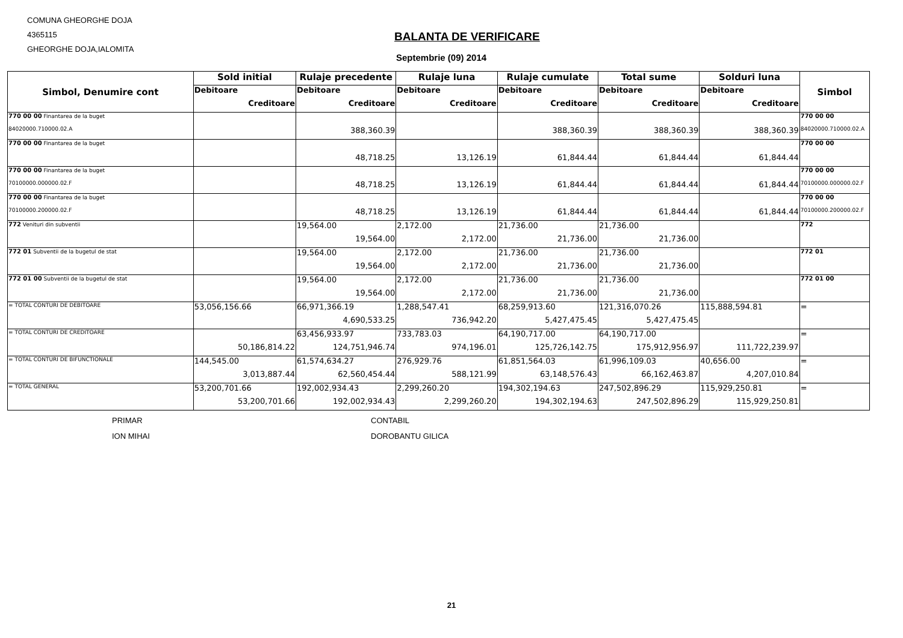COMUNA GHEORGHE DOJA
4365115
GHEORGHE DOJA,IALOMITA
BALANTA DE VERIFICARE
Septembrie (09) 2014
| Simbol, Denumire cont | Sold initial | Rulaje precedente | Rulaje luna | Rulaje cumulate | Total sume | Solduri luna | Simbol |
| --- | --- | --- | --- | --- | --- | --- | --- |
| | Debitoare | Debitoare | Debitoare | Debitoare | Debitoare | Debitoare | |
| | Creditoare | Creditoare | Creditoare | Creditoare | Creditoare | Creditoare | |
| 770 00 00 Finantarea de la buget | | | | | | | 770 00 00 |
| 84020000.710000.02.A | | 388,360.39 | | 388,360.39 | 388,360.39 | 388,360.39 | 84020000.710000.02.A |
| 770 00 00 Finantarea de la buget | | | | | | | 770 00 00 |
| | | 48,718.25 | 13,126.19 | 61,844.44 | 61,844.44 | 61,844.44 | |
| 770 00 00 Finantarea de la buget | | | | | | | 770 00 00 |
| 70100000.000000.02.F | | 48,718.25 | 13,126.19 | 61,844.44 | 61,844.44 | 61,844.44 | 70100000.000000.02.F |
| 770 00 00 Finantarea de la buget | | | | | | | 770 00 00 |
| 70100000.200000.02.F | | 48,718.25 | 13,126.19 | 61,844.44 | 61,844.44 | 61,844.44 | 70100000.200000.02.F |
| 772 Venituri din subventii | | 19,564.00 | 2,172.00 | 21,736.00 | 21,736.00 | | 772 |
| | | 19,564.00 | 2,172.00 | 21,736.00 | 21,736.00 | | |
| 772 01 Subventii de la bugetul de stat | | 19,564.00 | 2,172.00 | 21,736.00 | 21,736.00 | | 772 01 |
| | | 19,564.00 | 2,172.00 | 21,736.00 | 21,736.00 | | |
| 772 01 00 Subventii de la bugetul de stat | | 19,564.00 | 2,172.00 | 21,736.00 | 21,736.00 | | 772 01 00 |
| | | 19,564.00 | 2,172.00 | 21,736.00 | 21,736.00 | | |
| = TOTAL CONTURI DE DEBITOARE | 53,056,156.66 | 66,971,366.19 | 1,288,547.41 | 68,259,913.60 | 121,316,070.26 | 115,888,594.81 | = |
| | | 4,690,533.25 | 736,942.20 | 5,427,475.45 | 5,427,475.45 | | |
| = TOTAL CONTURI DE CREDITOARE | | 63,456,933.97 | 733,783.03 | 64,190,717.00 | 64,190,717.00 | | = |
| | 50,186,814.22 | 124,751,946.74 | 974,196.01 | 125,726,142.75 | 175,912,956.97 | 111,722,239.97 | |
| = TOTAL CONTURI DE BIFUNCTIONALE | 144,545.00 | 61,574,634.27 | 276,929.76 | 61,851,564.03 | 61,996,109.03 | 40,656.00 | = |
| | 3,013,887.44 | 62,560,454.44 | 588,121.99 | 63,148,576.43 | 66,162,463.87 | 4,207,010.84 | |
| = TOTAL GENERAL | 53,200,701.66 | 192,002,934.43 | 2,299,260.20 | 194,302,194.63 | 247,502,896.29 | 115,929,250.81 | = |
| | 53,200,701.66 | 192,002,934.43 | 2,299,260.20 | 194,302,194.63 | 247,502,896.29 | 115,929,250.81 | |
PRIMAR
ION MIHAI
CONTABIL
DOROBANTU GILICA
21